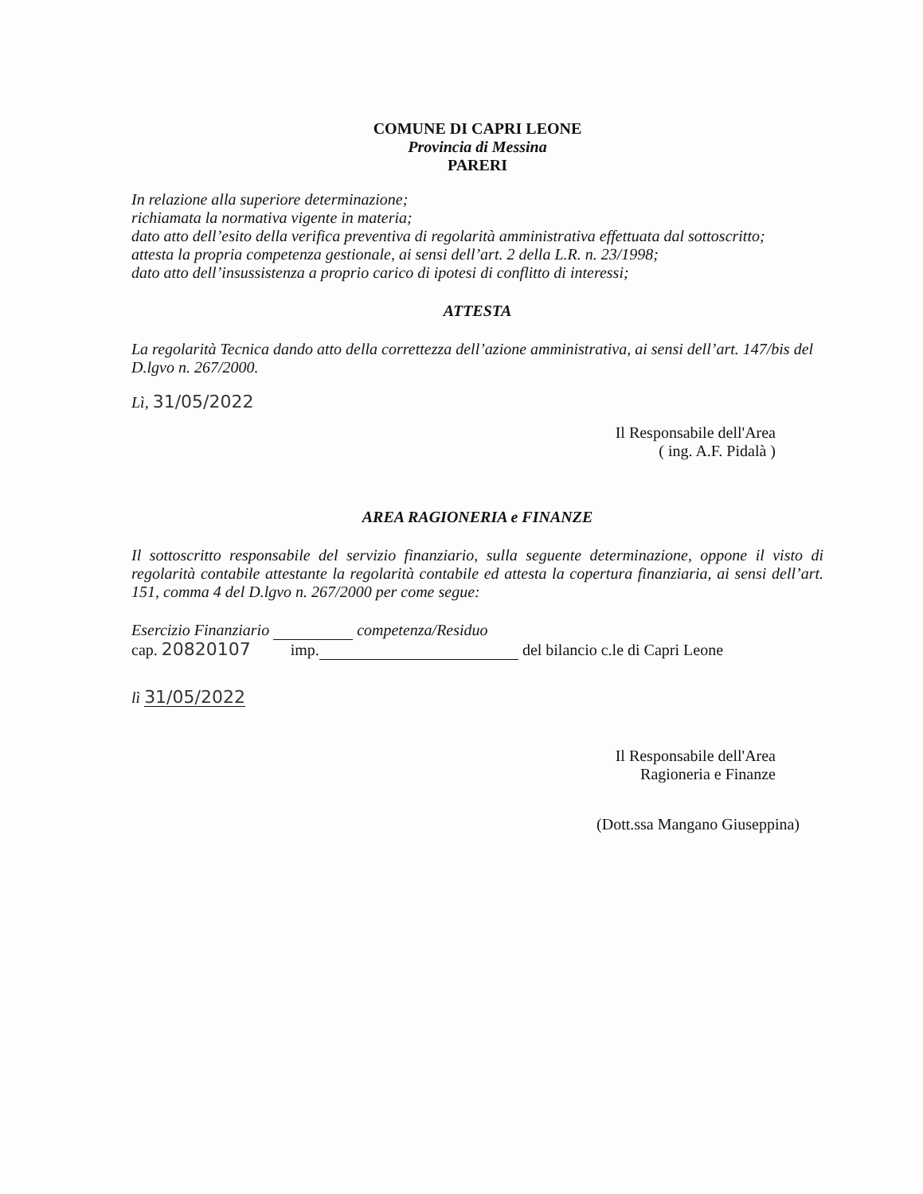COMUNE DI CAPRI LEONE
Provincia di Messina
PARERI
In relazione alla superiore determinazione;
richiamata la normativa vigente in materia;
dato atto dell’esito della verifica preventiva di regolarità amministrativa effettuata dal sottoscritto;
attesta la propria competenza gestionale, ai sensi dell’art. 2 della L.R. n. 23/1998;
dato atto dell’insussistenza a proprio carico di ipotesi di conflitto di interessi;
ATTESTA
La regolarità Tecnica dando atto della correttezza dell’azione amministrativa, ai sensi dell’art. 147/bis del D.lgvo n. 267/2000.
Lì, 31/05/2022
Il Responsabile dell'Area
( ing. A.F. Pidalà )
AREA RAGIONERIA e FINANZE
Il sottoscritto responsabile del servizio finanziario, sulla seguente determinazione, oppone il visto di regolarità contabile attestante la regolarità contabile ed attesta la copertura finanziaria, ai sensi dell’art. 151, comma 4 del D.lgvo n. 267/2000 per come segue:
Esercizio Finanziario competenza/Residuo
cap. 20820107 imp. del bilancio c.le di Capri Leone
lì 31/05/2022
Il Responsabile dell'Area
Ragioneria e Finanze
(Dott.ssa Mangano Giuseppina)